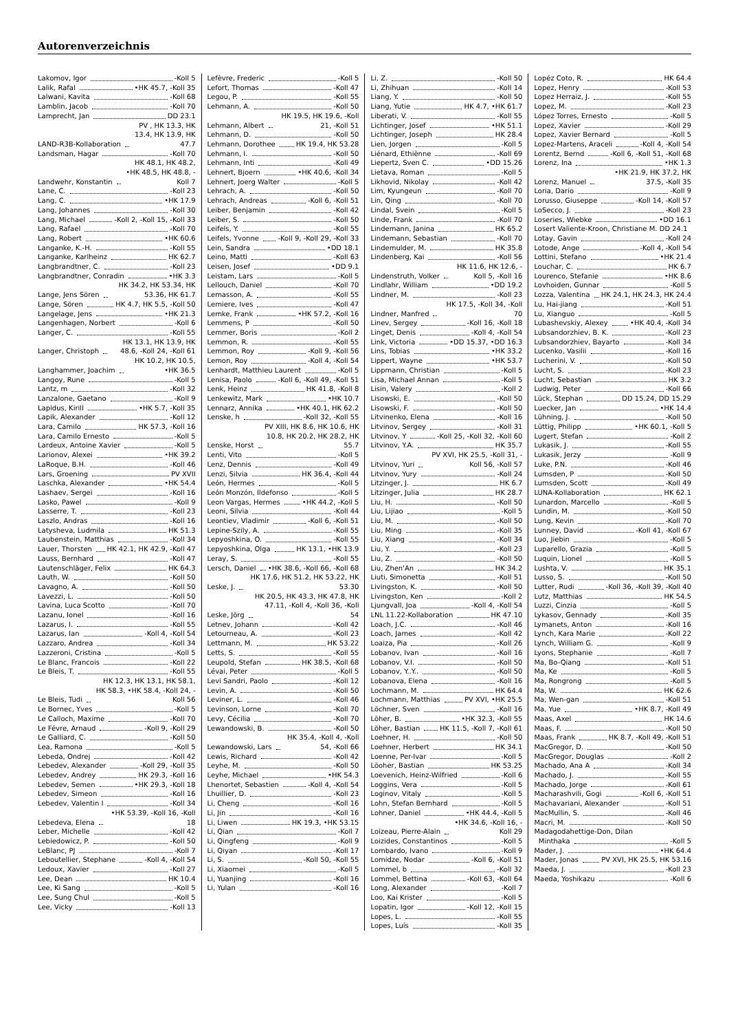Autorenverzeichnis
Lakomov, Igor -Koll 5
Lalik, Rafal •HK 45.7, -Koll 35
Lalwani, Kavita -Koll 68
Lamblin, Jacob -Koll 70
Lamprecht, Jan DD 23.1
LAND-R3B-Kollaboration PV , HK 13.3, HK 13.4, HK 13.9, HK 47.7
Landsman, Hagar -Koll 70
Landwehr, Konstantin HK 48.1, HK 48.2, •HK 48.5, HK 48.8, -Koll 7
Lane, C. -Koll 23
Lang, C. •HK 17.9
Lang, Johannes -Koll 30
Lang, Michael -Koll 2, -Koll 15, -Koll 33
Lang, Rafael -Koll 70
Lang, Robert •HK 60.6
Langanke, K.-H. -Koll 55
Langanke, Karlheinz HK 62.7
Langbrandtner, C. -Koll 23
Langbrandtner, Conradin •HK 3.3
Lange, Jens Sören HK 34.2, HK 53.34, HK 53.36, HK 61.7
Lange, Sören HK 4.7, HK 5.5, -Koll 50
Langelage, Jens •HK 21.3
Langenhagen, Norbert -Koll 6
Langer, C. -Koll 55
Langer, Christoph HK 13.1, HK 13.9, HK 48.6, -Koll 24, -Koll 61
Langhammer, Joachim HK 10.2, HK 10.5, •HK 36.5
Langoy, Rune -Koll 5
Lantz, m -Koll 32
Lanzalone, Gaetano -Koll 9
Lapidus, Kirill •HK 5.7, -Koll 35
Lapik, Alexander -Koll 12
Lara, Camilo HK 57.3, -Koll 16
Lara, Camilo Ernesto -Koll 5
Lardeux, Antoine Xavier -Koll 5
Larionov, Alexei •HK 39.2
LaRoque, B.H. -Koll 46
Lars, Groening PV XVII
Laschka, Alexander •HK 54.4
Lashaev, Sergei -Koll 16
Lasko, Pawel -Koll 9
Lasserre, T. -Koll 23
Laszlo, Andras -Koll 16
Latysheva, Ludmila HK 51.3
Laubenstein, Matthias -Koll 34
Lauer, Thorsten HK 42.1, HK 42.9, -Koll 47
Lauss, Bernhard -Koll 47
Lautenschläger, Felix HK 64.3
Lauth, W. -Koll 50
Lavagno, A. -Koll 50
Lavezzi, L. -Koll 50
Lavina, Luca Scotto -Koll 70
Lazanu, Ionel -Koll 16
Lazarus, I. -Koll 55
Lazarus, Ian -Koll 4, -Koll 54
Lazzaro, Andrea -Koll 34
Lazzeroni, Cristina -Koll 5
Le Blanc, Francois -Koll 22
Le Bleis, T. -Koll 55
Le Bleis, Tudi HK 12.3, HK 13.1, HK 58.1, HK 58.3, •HK 58.4, -Koll 24, -Koll 56
Le Bornec, Yves -Koll 5
Le Calloch, Maxime -Koll 70
Le Févre, Arnaud -Koll 9, -Koll 29
Le Galliard, C. -Koll 50
Lea, Ramona -Koll 5
Lebeda, Ondrej -Koll 42
Lebedev, Alexander -Koll 29, -Koll 35
Lebedev, Andrey HK 29.3, -Koll 16
Lebedev, Semen •HK 29.3, -Koll 18
Lebedev, Simeon -Koll 16
Lebedev, Valentin I -Koll 34
Lebedeva, Elena •HK 53.39, -Koll 16, -Koll 18
Leber, Michelle -Koll 42
Lebiedowicz, P. -Koll 50
LeBlanc, PJ -Koll 7
Leboutellier, Stephane -Koll 4, -Koll 54
Ledoux, Xavier -Koll 27
Lee, Dean HK 10.4
Lee, Ki Sang -Koll 5
Lee, Sung Chul -Koll 5
Lee, Vicky -Koll 13
Lefèvre, Frederic -Koll 5
Lefort, Thomas -Koll 47
Legou, P. -Koll 55
Lehmann, A. -Koll 50
Lehmann, Albert HK 19.5, HK 19.6, -Koll 21, -Koll 51
Lehmann, D. -Koll 50
Lehmann, Dorothee HK 19.4, HK 53.28
Lehmann, I. -Koll 50
Lehmann, Inti -Koll 49
Lehnert, Bjoern •HK 40.6, -Koll 34
Lehnert, Joerg Walter -Koll 5
Lehrach, A. -Koll 50
Lehrach, Andreas -Koll 6, -Koll 51
Leiber, Benjamin -Koll 42
Leiber, S. -Koll 50
Leifels, Y. -Koll 55
Leifels, Yvonne -Koll 9, -Koll 29, -Koll 33
Lein, Sandra •DD 18.1
Leino, Matti -Koll 63
Leisen, Josef •DD 9.1
Leistam, Lars -Koll 5
Lellouch, Daniel -Koll 70
Lemasson, A. -Koll 55
Lemiere, Ives -Koll 47
Lemke, Frank •HK 57.2, -Koll 16
Lemmens, P -Koll 50
Lemmer, Boris -Koll 2
Lemmon, R. -Koll 55
Lemmon, Roy -Koll 9, -Koll 56
Lemon, Roy -Koll 4, -Koll 54
Lenhardt, Matthieu Laurent -Koll 5
Lenisa, Paolo -Koll 6, -Koll 49, -Koll 51
Lenk, Heinz HK 41.8, -Koll 8
Lenkewitz, Mark •HK 10.7
Lennarz, Annika •HK 40.1, HK 62.2
Lenske, h -Koll 32, -Koll 55
Lenske, Horst PV XIII, HK 8.6, HK 10.6, HK 10.8, HK 20.2, HK 28.2, HK 55.7
Lenti, Vito -Koll 5
Lenz, Dennis -Koll 49
Lenzi, Silvia HK 36.4, -Koll 44
León, Hermes -Koll 5
León Monzón, Ildefonso -Koll 5
Leon Vargas, Hermes •HK 44.2, -Koll 5
Leoni, Silvia -Koll 44
Leontiev, Vladimir -Koll 6, -Koll 51
Lepine-Szily, A. -Koll 55
Lepyoshkina, O. -Koll 55
Lepyoshkina, Olga HK 13.1, •HK 13.9
Leray, S. -Koll 55
Lersch, Daniel •HK 38.6, -Koll 66, -Koll 68
Leske, J. HK 17.6, HK 51.2, HK 53.22, HK 53.30
Leske, Jörg HK 20.5, HK 43.3, HK 47.8, HK 47.11, -Koll 4, -Koll 36, -Koll 54
Letnev, Johann -Koll 42
Letourneau, A. -Koll 23
Lettmann, M. HK 53.22
Letts, S. -Koll 55
Leupold, Stefan HK 38.5, -Koll 68
Lévai, Peter -Koll 5
Levi Sandri, Paolo -Koll 12
Levin, A. -Koll 50
Leviner, L. -Koll 46
Levinson, Lorne -Koll 70
Levy, Cécilia -Koll 70
Lewandowski, B. -Koll 50
Lewandowski, Lars HK 35.4, -Koll 4, -Koll 54, -Koll 66
Lewis, Richard -Koll 42
Leyhe, M. -Koll 50
Leyhe, Michael •HK 54.3
Lhenortet, Sebastien -Koll 4, -Koll 54
Lhuillier, D. -Koll 23
Li, Cheng -Koll 16
Li, Jin -Koll 16
Li, Liwen HK 19.3, •HK 53.15
Li, Qian -Koll 7
Li, Qingfeng -Koll 9
Li, Qiyan -Koll 17
Li, S. -Koll 50, -Koll 55
Li, Xiaomei -Koll 5
Li, Yuanjing -Koll 16
Li, Yulan -Koll 16
Li, Z. -Koll 50
Li, Zhihuan -Koll 14
Liang, Y. -Koll 50
Liang, Yutie HK 4.7, •HK 61.7
Liberati, V. -Koll 55
Lichtinger, Josef •HK 51.1
Lichtinger, Joseph HK 28.4
Lien, Jorgen -Koll 5
Liénard, Ethiènne -Koll 69
Liepertz, Sven C. •DD 15.26
Lietava, Roman -Koll 5
Likhovid, Nikolay -Koll 42
Lim, Kyungeun -Koll 70
Lin, Qing -Koll 70
Lindal, Svein -Koll 5
Linde, Frank -Koll 70
Lindemann, Janina HK 65.2
Lindemann, Sebastian -Koll 70
Lindemulder, M. HK 35.8
Lindenberg, Kai -Koll 56
Lindenstruth, Volker HK 11.6, HK 12.6, -Koll 5, -Koll 16
Lindlahr, William •DD 19.2
Lindner, M. -Koll 23
Lindner, Manfred HK 17.5, -Koll 34, -Koll 70
Linev, Sergey -Koll 16, -Koll 18
Linget, Denis -Koll 4, -Koll 54
Link, Victoria •DD 15.37, •DD 16.3
Lins, Tobias •HK 33.2
Lippert, Wayne •HK 53.7
Lippmann, Christian -Koll 5
Lisa, Michael Annan -Koll 5
Lisin, Valery -Koll 2
Lisowski, E. -Koll 50
Lisowski, F. -Koll 50
Litvinenko, Elena -Koll 16
Litvinov, Sergey -Koll 31
Litvinov, Y -Koll 25, -Koll 32, -Koll 60
Litvinov, Y.A. HK 35.7
Litvinov, Yuri PV XVI, HK 25.5, -Koll 31, -Koll 56, -Koll 57
Litvinov, Yury -Koll 24
Litzinger, J. HK 6.7
Litzinger, Julia HK 28.7
Liu, H. -Koll 50
Liu, Lijiao -Koll 5
Liu, M. -Koll 50
Liu, Ming -Koll 35
Liu, Xiang -Koll 34
Liu, Y. -Koll 23
Liu, Z. -Koll 50
Liu, Zhen'An HK 34.2
Liuti, Simonetta -Koll 51
Livingston, K. -Koll 50
Livingston, Ken -Koll 2
Ljungvall, Joa -Koll 4, -Koll 54
LNL 11.22-Kollaboration HK 47.10
Loach, J.C. -Koll 46
Loach, James -Koll 42
Loaiza, Pia -Koll 26
Lobanov, Ivan -Koll 16
Lobanov, V.I. -Koll 50
Lobanov, Y..Y.. -Koll 50
Lobanova, Elena -Koll 16
Lochmann, M. HK 64.4
Lochmann, Matthias PV XVI, •HK 25.5
Löchner, Sven -Koll 16
Löher, B. •HK 32.3, -Koll 55
Löher, Bastian HK 11.5, -Koll 7, -Koll 61
Loehner, H. -Koll 50
Loehner, Herbert HK 34.1
Loenne, Per-Ivar -Koll 5
Löoher, Bastian HK 53.25
Loevenich, Heinz-Wilfried -Koll 6
Loggins, Vera -Koll 5
Loginov, Vitaly -Koll 5
Lohn, Stefan Bernhard -Koll 5
Lohner, Daniel •HK 44.4, -Koll 5
Loizeau, Pierre-Alain •HK 34.6, -Koll 16, -Koll 29
Loizides, Constantinos -Koll 5
Lombardo, Ivano -Koll 9
Lomidze, Nodar -Koll 6, -Koll 51
Lommel, b -Koll 32
Lommel, Bettina -Koll 63, -Koll 64
Long, Alexander -Koll 7
Loo, Kai Krister -Koll 5
Lopatin, Igor -Koll 12, -Koll 15
Lopes, L. -Koll 55
Lopes, Luís -Koll 35
Lopéz Coto, R. HK 64.4
Lopez, Henry -Koll 53
Lopez Herraiz, J. -Koll 55
Lopez, M. -Koll 23
López Torres, Ernesto -Koll 5
Lopez, Xavier -Koll 29
Lopez, Xavier Bernard -Koll 5
Lopez-Martens, Araceli -Koll 4, -Koll 54
Lorentz, Bernd -Koll 6, -Koll 51, -Koll 68
Lorenz, Ina •HK 1.3
Lorenz, Manuel •HK 21.9, HK 37.2, HK 37.5, -Koll 35
Loria, Dario -Koll 9
Lorusso, Giuseppe -Koll 14, -Koll 57
LoSecco, J. -Koll 23
Loseries, Wiebke •DD 16.1
Losert Valiente-Kroon, Christiane M. DD 24.1
Lotay, Gavin -Koll 24
Lotode, Ange -Koll 4, -Koll 54
Lottini, Stefano •HK 21.4
Louchar, C. HK 6.7
Lourenco, Stefanie •HK 8.6
Lovhoiden, Gunnar -Koll 5
Lozza, Valentina HK 24.1, HK 24.3, HK 24.4
Lu, Hai-jiang -Koll 51
Lu, Xianguo -Koll 5
Lubashevskiy, Alexey •HK 40.4, -Koll 34
Lubsandorzhiev, B. K. -Koll 23
Lubsandorzhiev, Bayarto -Koll 34
Lucenko, Vasilii -Koll 16
Lucherini, V. -Koll 50
Lucht, S. -Koll 23
Lucht, Sebastian HK 3.2
Ludwig, Peter -Koll 66
Lück, Stephan DD 15.24, DD 15.29
Luecker, Jan •HK 14.4
Lühning, J. -Koll 50
Lüttig, Philipp •HK 60.1, -Koll 5
Lugert, Stefan -Koll 2
Lukasik, J. -Koll 55
Lukasik, Jerzy -Koll 9
Luke, P.N. -Koll 46
Lumsden, P -Koll 50
Lumsden, Scott -Koll 49
LUNA-Kollaboration HK 62.1
Lunardon, Marcello -Koll 5
Lundin, M. -Koll 50
Lung, Kevin -Koll 70
Lunney, David -Koll 41, -Koll 67
Luo, Jiebin -Koll 5
Luparello, Grazia -Koll 5
Luquin, Lionel -Koll 5
Lushta, V. HK 35.1
Lusso, S. -Koll 50
Lutter, Rudi -Koll 36, -Koll 39, -Koll 40
Lutz, Matthias HK 54.5
Luzzi, Cinzia -Koll 5
Lykasov, Gennady -Koll 35
Lymanets, Anton -Koll 16
Lynch, Kara Marie -Koll 22
Lynch, William G. -Koll 9
Lyons, Stephanie -Koll 7
Ma, Bo-Qiang -Koll 51
Ma, Ke -Koll 5
Ma, Rongrong -Koll 5
Ma, W. HK 62.6
Ma, Wen-gan -Koll 51
Ma, Yue •HK 8.7, -Koll 49
Maas, Axel HK 14.6
Maas, F. -Koll 50
Maas, Frank HK 8.7, -Koll 49, -Koll 51
MacGregor, D. -Koll 50
MacGregor, Douglas -Koll 2
Machado, Ana A -Koll 34
Machado, J. -Koll 55
Machado, Jorge -Koll 61
Macharashvili, Gogi -Koll 6, -Koll 51
Machavariani, Alexander -Koll 51
MacMullin, S. -Koll 46
Macri, M. -Koll 50
Madagodahettige-Don, Dilan
Minthaka -Koll 5
Mader, J. •HK 64.4
Mader, Jonas PV XVI, HK 25.5, HK 53.16
Maeda, J. -Koll 23
Maeda, Yoshikazu -Koll 6